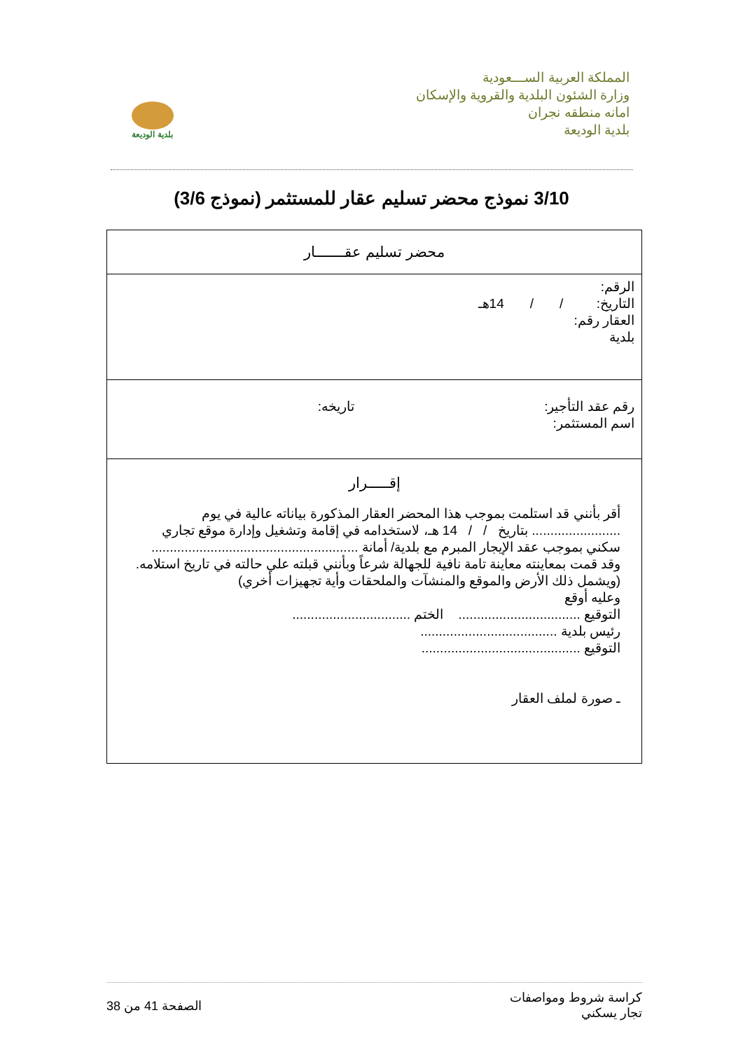المملكة العربية الســـعودية
وزارة الشئون البلدية والقروية والإسكان
امانه منطقه نجران
بلدية الوديعة
بلدية الوديعة
3/10 نموذج محضر تسليم عقار للمستثمر (نموذج 3/6)
| محضر تسليم عقـــــــار |
| الرقم: التاريخ: / / 14هـ العقار رقم: بلدية |
| رقم عقد التأجير: تاريخه: اسم المستثمر: |
| إقـــــرار أقر بأنني قد استلمت بموجب هذا المحضر العقار المذكورة بياناته عالية في يوم ........................ بتاريخ / / 14 هـ، لاستخدامه في إقامة وتشغيل وإدارة موقع تجاري سكني بموجب عقد الإيجار المبرم مع بلدية/ أمانة ........................................................ وقد قمت بمعاينته معاينة تامة نافية للجهالة شرعاً وبأنني قبلته علي حالته في تاريخ استلامه. (ويشمل ذلك الأرض والموقع والمنشآت والملحقات وأية تجهيزات أخري) وعليه أوقع التوقيع ................................. الختم ................................ رئيس بلدية ..................................... التوقيع ........................................... ـ صورة لملف العقار |
كراسة شروط ومواصفات
تجار يسكني
الصفحة 41 من 38